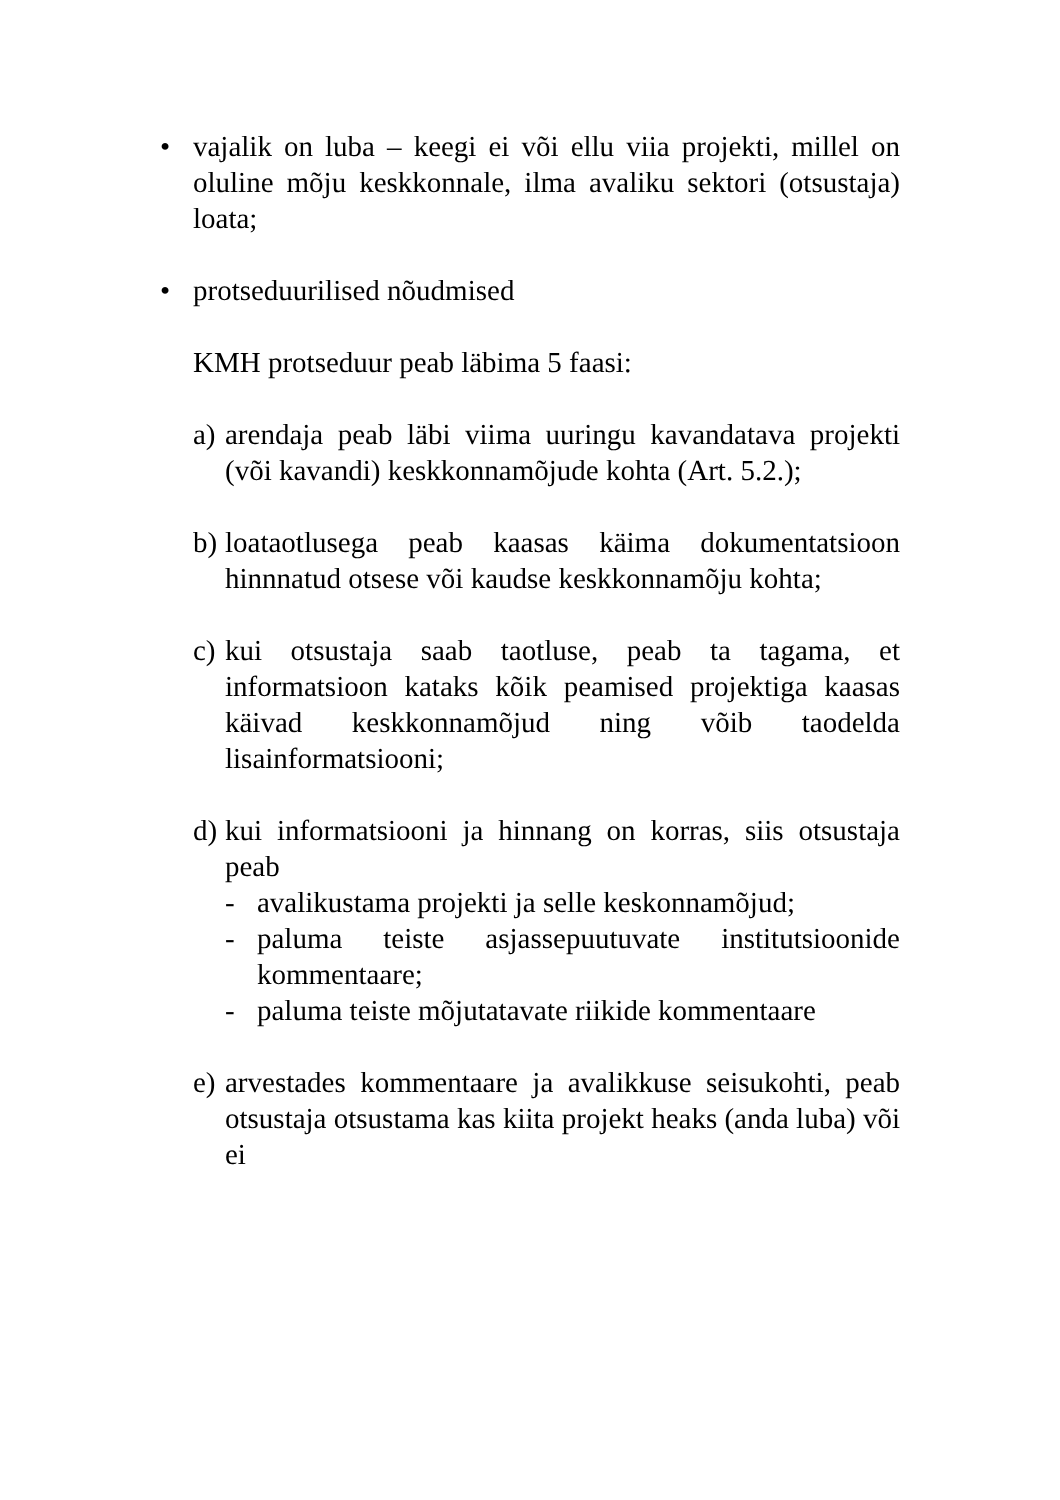• vajalik on luba – keegi ei või ellu viia projekti, millel on oluline mõju keskkonnale, ilma avaliku sektori (otsustaja) loata;
• protseduurilised nõudmised
KMH protseduur peab läbima 5 faasi:
a)
arendaja peab läbi viima uuringu kavandatava projekti (või kavandi) keskkonnamõjude kohta (Art. 5.2.);
b)
loataotlusega peab kaasas käima dokumentatsioon hinnnatud otsese või kaudse keskkonnamõju kohta;
c)
kui otsustaja saab taotluse, peab ta tagama, et informatsioon kataks kõik peamised projektiga kaasas käivad keskkonnamõjud ning võib taodelda lisainformatsiooni;
d)
kui informatsiooni ja hinnang on korras, siis otsustaja peab
- avalikustama projekti ja selle keskonnamõjud;
- paluma teiste asjassepuutuvate institutsioonide kommentaare;
- paluma teiste mõjutatavate riikide kommentaare
e)
arvestades kommentaare ja avalikkuse seisukohti, peab otsustaja otsustama kas kiita projekt heaks (anda luba) või ei